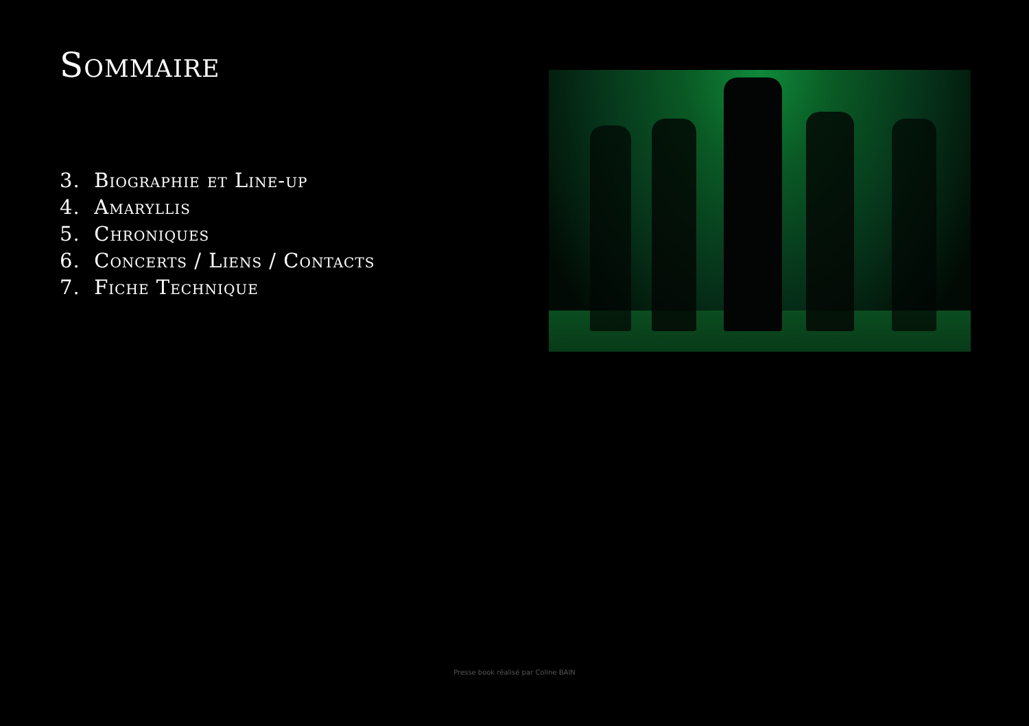Sommaire
3. Biographie et Line-up
4. Amaryllis
5. Chroniques
6. Concerts / Liens / Contacts
7. Fiche Technique
Presse book réalisé par Coline BAIN